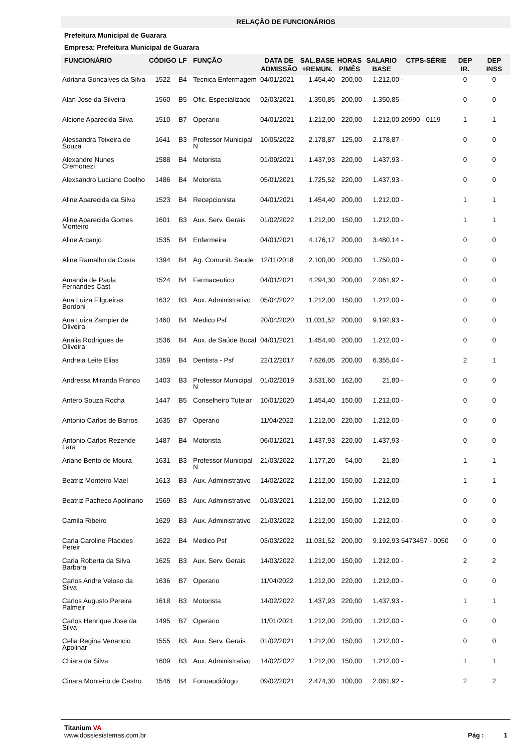RELAÇÃO DE FUNCIONÁRIOS
Prefeitura Municipal de Guarara
Empresa: Prefeitura Municipal de Guarara
| FUNCIONÁRIO | CÓDIGO | LF | FUNÇÃO | DATA DE ADMISSÃO | SAL.BASE +REMUN. | HORAS P/MÊS | SALARIO BASE | CTPS-SÉRIE | DEP IR. | DEP INSS |
| --- | --- | --- | --- | --- | --- | --- | --- | --- | --- | --- |
| Adriana Goncalves da Silva | 1522 | B4 | Tecnica Enfermagem | 04/01/2021 | 1.454,40 | 200,00 | 1.212,00 | - | 0 | 0 |
| Alan Jose da Silveira | 1560 | B5 | Ofic. Especializado | 02/03/2021 | 1.350,85 | 200,00 | 1.350,85 | - | 0 | 0 |
| Alcione Aparecida Silva | 1510 | B7 | Operario | 04/01/2021 | 1.212,00 | 220,00 | 1.212,00 | 20990 - 0119 | 1 | 1 |
| Alessandra Teixeira de Souza | 1641 | B3 | Professor Municipal N | 10/05/2022 | 2.178,87 | 125,00 | 2.178,87 | - | 0 | 0 |
| Alexandre Nunes Cremonezi | 1588 | B4 | Motorista | 01/09/2021 | 1.437,93 | 220,00 | 1.437,93 | - | 0 | 0 |
| Alexsandro Luciano Coelho | 1486 | B4 | Motorista | 05/01/2021 | 1.725,52 | 220,00 | 1.437,93 | - | 0 | 0 |
| Aline Aparecida da Silva | 1523 | B4 | Recepcionista | 04/01/2021 | 1.454,40 | 200,00 | 1.212,00 | - | 1 | 1 |
| Aline Aparecida Gomes Monteiro | 1601 | B3 | Aux. Serv. Gerais | 01/02/2022 | 1.212,00 | 150,00 | 1.212,00 | - | 1 | 1 |
| Aline Arcanjo | 1535 | B4 | Enfermeira | 04/01/2021 | 4.176,17 | 200,00 | 3.480,14 | - | 0 | 0 |
| Aline Ramalho da Costa | 1394 | B4 | Ag. Comunit. Saude | 12/11/2018 | 2.100,00 | 200,00 | 1.750,00 | - | 0 | 0 |
| Amanda de Paula Fernandes Cast | 1524 | B4 | Farmaceutico | 04/01/2021 | 4.294,30 | 200,00 | 2.061,92 | - | 0 | 0 |
| Ana Luiza Filgueiras Bordoni | 1632 | B3 | Aux. Administrativo | 05/04/2022 | 1.212,00 | 150,00 | 1.212,00 | - | 0 | 0 |
| Ana Luiza Zampier de Oliveira | 1460 | B4 | Medico Psf | 20/04/2020 | 11.031,52 | 200,00 | 9.192,93 | - | 0 | 0 |
| Analia Rodrigues de Oliveira | 1536 | B4 | Aux. de Saúde Bucal | 04/01/2021 | 1.454,40 | 200,00 | 1.212,00 | - | 0 | 0 |
| Andreia Leite Elias | 1359 | B4 | Dentista - Psf | 22/12/2017 | 7.626,05 | 200,00 | 6.355,04 | - | 2 | 1 |
| Andressa Miranda Franco | 1403 | B3 | Professor Municipal N | 01/02/2019 | 3.531,60 | 162,00 | 21,80 | - | 0 | 0 |
| Antero Souza Rocha | 1447 | B5 | Conselheiro Tutelar | 10/01/2020 | 1.454,40 | 150,00 | 1.212,00 | - | 0 | 0 |
| Antonio Carlos de Barros | 1635 | B7 | Operario | 11/04/2022 | 1.212,00 | 220,00 | 1.212,00 | - | 0 | 0 |
| Antonio Carlos Rezende Lara | 1487 | B4 | Motorista | 06/01/2021 | 1.437,93 | 220,00 | 1.437,93 | - | 0 | 0 |
| Ariane Bento de Moura | 1631 | B3 | Professor Municipal N | 21/03/2022 | 1.177,20 | 54,00 | 21,80 | - | 1 | 1 |
| Beatriz Monteiro Mael | 1613 | B3 | Aux. Administrativo | 14/02/2022 | 1.212,00 | 150,00 | 1.212,00 | - | 1 | 1 |
| Beatriz Pacheco Apolinario | 1569 | B3 | Aux. Administrativo | 01/03/2021 | 1.212,00 | 150,00 | 1.212,00 | - | 0 | 0 |
| Camila Ribeiro | 1629 | B3 | Aux. Administrativo | 21/03/2022 | 1.212,00 | 150,00 | 1.212,00 | - | 0 | 0 |
| Carla Caroline Placides Pereir | 1622 | B4 | Medico Psf | 03/03/2022 | 11.031,52 | 200,00 | 9.192,93 | 5473457 - 0050 | 0 | 0 |
| Carla Roberta da Silva Barbara | 1625 | B3 | Aux. Serv. Gerais | 14/03/2022 | 1.212,00 | 150,00 | 1.212,00 | - | 2 | 2 |
| Carlos Andre Veloso da Silva | 1636 | B7 | Operario | 11/04/2022 | 1.212,00 | 220,00 | 1.212,00 | - | 0 | 0 |
| Carlos Augusto Pereira Palmeir | 1618 | B3 | Motorista | 14/02/2022 | 1.437,93 | 220,00 | 1.437,93 | - | 1 | 1 |
| Carlos Henrique Jose da Silva | 1495 | B7 | Operario | 11/01/2021 | 1.212,00 | 220,00 | 1.212,00 | - | 0 | 0 |
| Celia Regina Venancio Apolinar | 1555 | B3 | Aux. Serv. Gerais | 01/02/2021 | 1.212,00 | 150,00 | 1.212,00 | - | 0 | 0 |
| Chiara da Silva | 1609 | B3 | Aux. Administrativo | 14/02/2022 | 1.212,00 | 150,00 | 1.212,00 | - | 1 | 1 |
| Cinara Monteiro de Castro | 1546 | B4 | Fonoaudiólogo | 09/02/2021 | 2.474,30 | 100,00 | 2.061,92 | - | 2 | 2 |
Titanium VA
www.dossiesistemas.com.br
Pág : 1